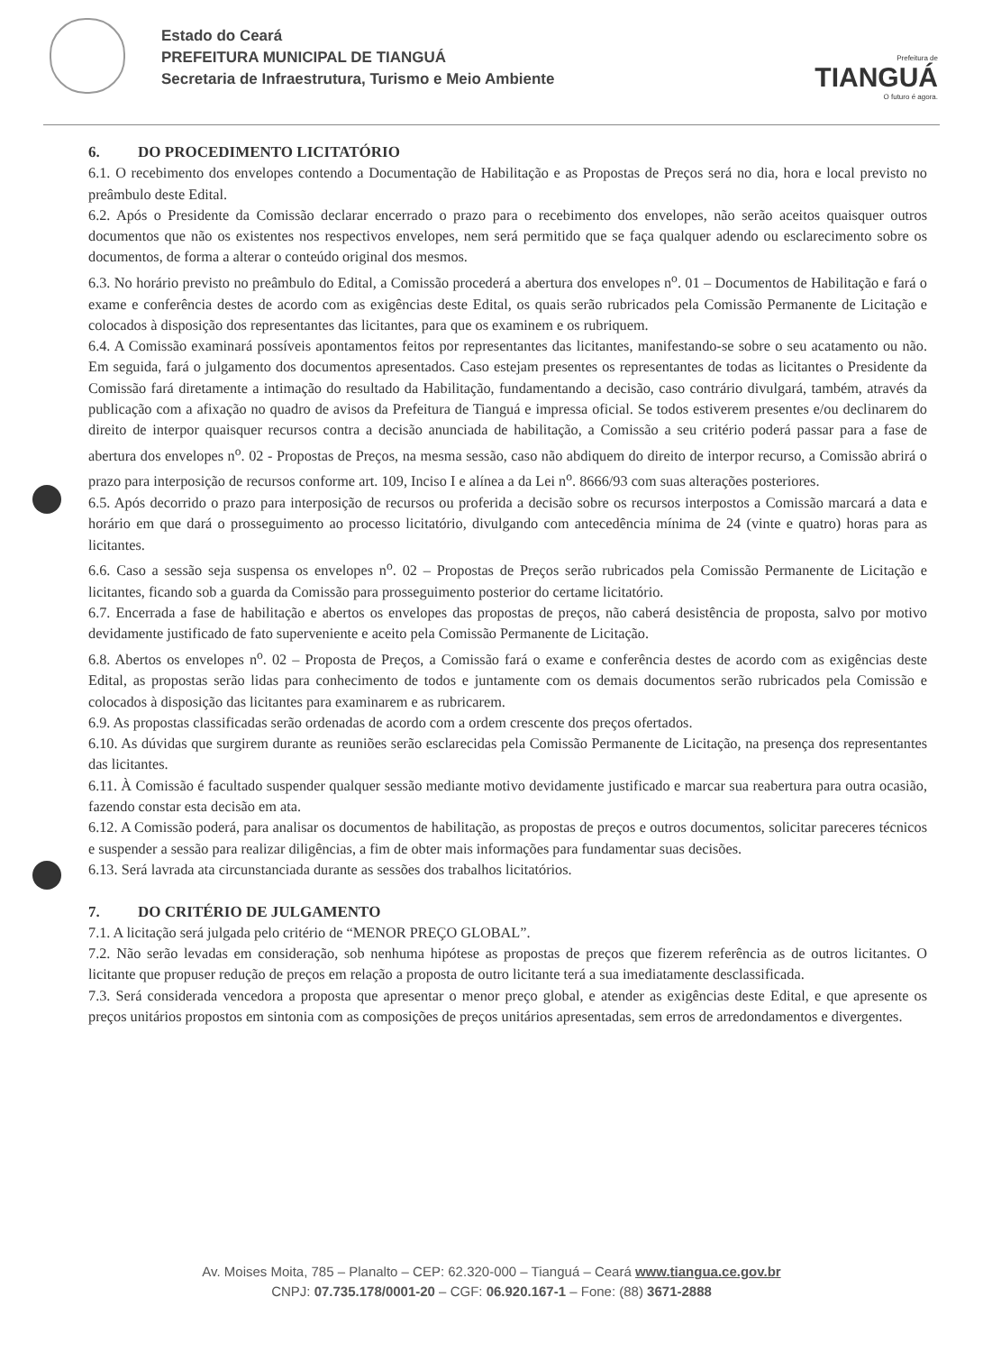Estado do Ceará
PREFEITURA MUNICIPAL DE TIANGUÁ
Secretaria de Infraestrutura, Turismo e Meio Ambiente
Prefeitura de
TIANGUÁ
O futuro é agora.
6. DO PROCEDIMENTO LICITATÓRIO
6.1. O recebimento dos envelopes contendo a Documentação de Habilitação e as Propostas de Preços será no dia, hora e local previsto no preâmbulo deste Edital.
6.2. Após o Presidente da Comissão declarar encerrado o prazo para o recebimento dos envelopes, não serão aceitos quaisquer outros documentos que não os existentes nos respectivos envelopes, nem será permitido que se faça qualquer adendo ou esclarecimento sobre os documentos, de forma a alterar o conteúdo original dos mesmos.
6.3. No horário previsto no preâmbulo do Edital, a Comissão procederá a abertura dos envelopes n<sup>o</sup>. 01 – Documentos de Habilitação e fará o exame e conferência destes de acordo com as exigências deste Edital, os quais serão rubricados pela Comissão Permanente de Licitação e colocados à disposição dos representantes das licitantes, para que os examinem e os rubriquem.
6.4. A Comissão examinará possíveis apontamentos feitos por representantes das licitantes, manifestando-se sobre o seu acatamento ou não. Em seguida, fará o julgamento dos documentos apresentados. Caso estejam presentes os representantes de todas as licitantes o Presidente da Comissão fará diretamente a intimação do resultado da Habilitação, fundamentando a decisão, caso contrário divulgará, também, através da publicação com a afixação no quadro de avisos da Prefeitura de Tianguá e impressa oficial. Se todos estiverem presentes e/ou declinarem do direito de interpor quaisquer recursos contra a decisão anunciada de habilitação, a Comissão a seu critério poderá passar para a fase de abertura dos envelopes n<sup>o</sup>. 02 - Propostas de Preços, na mesma sessão, caso não abdiquem do direito de interpor recurso, a Comissão abrirá o prazo para interposição de recursos conforme art. 109, Inciso I e alínea a da Lei n<sup>o</sup>. 8666/93 com suas alterações posteriores.
6.5. Após decorrido o prazo para interposição de recursos ou proferida a decisão sobre os recursos interpostos a Comissão marcará a data e horário em que dará o prosseguimento ao processo licitatório, divulgando com antecedência mínima de 24 (vinte e quatro) horas para as licitantes.
6.6. Caso a sessão seja suspensa os envelopes n<sup>o</sup>. 02 – Propostas de Preços serão rubricados pela Comissão Permanente de Licitação e licitantes, ficando sob a guarda da Comissão para prosseguimento posterior do certame licitatório.
6.7. Encerrada a fase de habilitação e abertos os envelopes das propostas de preços, não caberá desistência de proposta, salvo por motivo devidamente justificado de fato superveniente e aceito pela Comissão Permanente de Licitação.
6.8. Abertos os envelopes n<sup>o</sup>. 02 – Proposta de Preços, a Comissão fará o exame e conferência destes de acordo com as exigências deste Edital, as propostas serão lidas para conhecimento de todos e juntamente com os demais documentos serão rubricados pela Comissão e colocados à disposição das licitantes para examinarem e as rubricarem.
6.9. As propostas classificadas serão ordenadas de acordo com a ordem crescente dos preços ofertados.
6.10. As dúvidas que surgirem durante as reuniões serão esclarecidas pela Comissão Permanente de Licitação, na presença dos representantes das licitantes.
6.11. À Comissão é facultado suspender qualquer sessão mediante motivo devidamente justificado e marcar sua reabertura para outra ocasião, fazendo constar esta decisão em ata.
6.12. A Comissão poderá, para analisar os documentos de habilitação, as propostas de preços e outros documentos, solicitar pareceres técnicos e suspender a sessão para realizar diligências, a fim de obter mais informações para fundamentar suas decisões.
6.13. Será lavrada ata circunstanciada durante as sessões dos trabalhos licitatórios.
7. DO CRITÉRIO DE JULGAMENTO
7.1. A licitação será julgada pelo critério de “MENOR PREÇO GLOBAL”.
7.2. Não serão levadas em consideração, sob nenhuma hipótese as propostas de preços que fizerem referência as de outros licitantes. O licitante que propuser redução de preços em relação a proposta de outro licitante terá a sua imediatamente desclassificada.
7.3. Será considerada vencedora a proposta que apresentar o menor preço global, e atender as exigências deste Edital, e que apresente os preços unitários propostos em sintonia com as composições de preços unitários apresentadas, sem erros de arredondamentos e divergentes.
Av. Moises Moita, 785 – Planalto – CEP: 62.320-000 – Tianguá – Ceará www.tiangua.ce.gov.br
CNPJ: 07.735.178/0001-20 – CGF: 06.920.167-1 – Fone: (88) 3671-2888